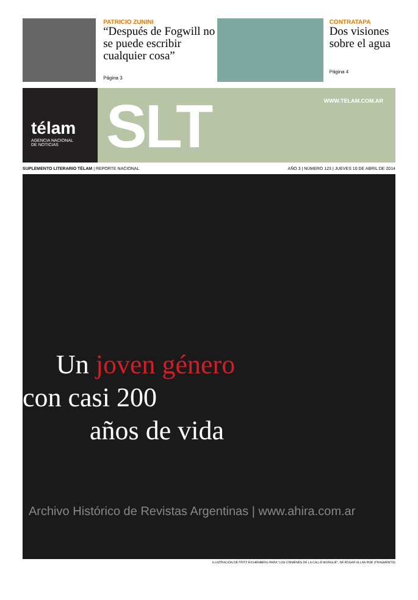PATRICIO ZUNINI
“Después de Fogwill no se puede escribir cualquier cosa”
Página 3
CONTRATAPA
Dos visiones sobre el agua
Página 4
télam
AGENCIA NACIONAL
DE NOTICIAS
SLT WWW.TELAM.COM.AR
SUPLEMENTO LITERARIO TÉLAM | REPORTE NACIONAL
AÑO 3 | NÚMERO 123 | JUEVES 10 DE ABRIL DE 2014
Un joven género
con casi 200
años de vida
Archivo Histórico de Revistas Argentinas | www.ahira.com.ar
ILUSTRACIÓN DE FRITZ EICHENBERG PARA "LOS CRÍMENES DE LA CALLE MORGUE", DE EDGAR ALLAN POE (FRAGMENTO)